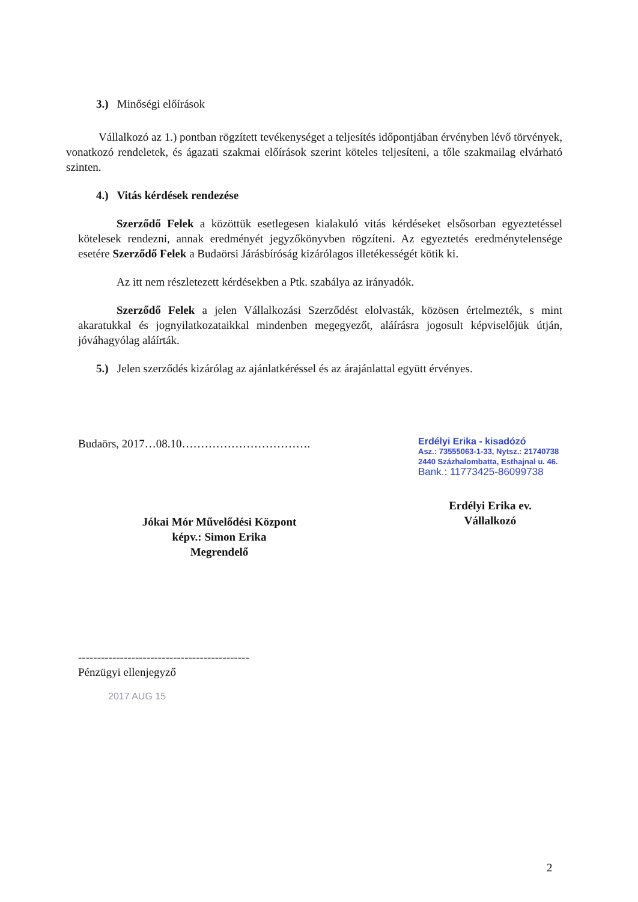3.) Minőségi előírások
Vállalkozó az 1.) pontban rögzített tevékenységet a teljesítés időpontjában érvényben lévő törvények, vonatkozó rendeletek, és ágazati szakmai előírások szerint köteles teljesíteni, a tőle szakmailag elvárható szinten.
4.) Vitás kérdések rendezése
Szerződő Felek a közöttük esetlegesen kialakuló vitás kérdéseket elsősorban egyeztetéssel kötelesek rendezni, annak eredményét jegyzőkönyvben rögzíteni. Az egyeztetés eredménytelensége esetére Szerződő Felek a Budaörsi Járásbíróság kizárólagos illetékességét kötik ki.
Az itt nem részletezett kérdésekben a Ptk. szabálya az irányadók.
Szerződő Felek a jelen Vállalkozási Szerződést elolvasták, közösen értelmezték, s mint akaratukkal és jognyilatkozataikkal mindenben megegyezőt, aláírásra jogosult képviselőjük útján, jóváhagyólag aláírták.
5.) Jelen szerződés kizárólag az ajánlatkéréssel és az árajánlattal együtt érvényes.
Budaörs, 2017…08.10…………………………….
Jókai Mór Művelődési Központ
képv.: Simon Erika
Megrendelő
Erdélyi Erika - kisadózó
Asz.: 73555063-1-33, Nytsz.: 21740738
2440 Százhalombatta, Esthajnal u. 46.
Bank.: 11773425-86099738
Erdélyi Erika ev.
Vállalkozó
---------------------------------------------
Pénzügyi ellenjegyző
2017 AUG 15
2